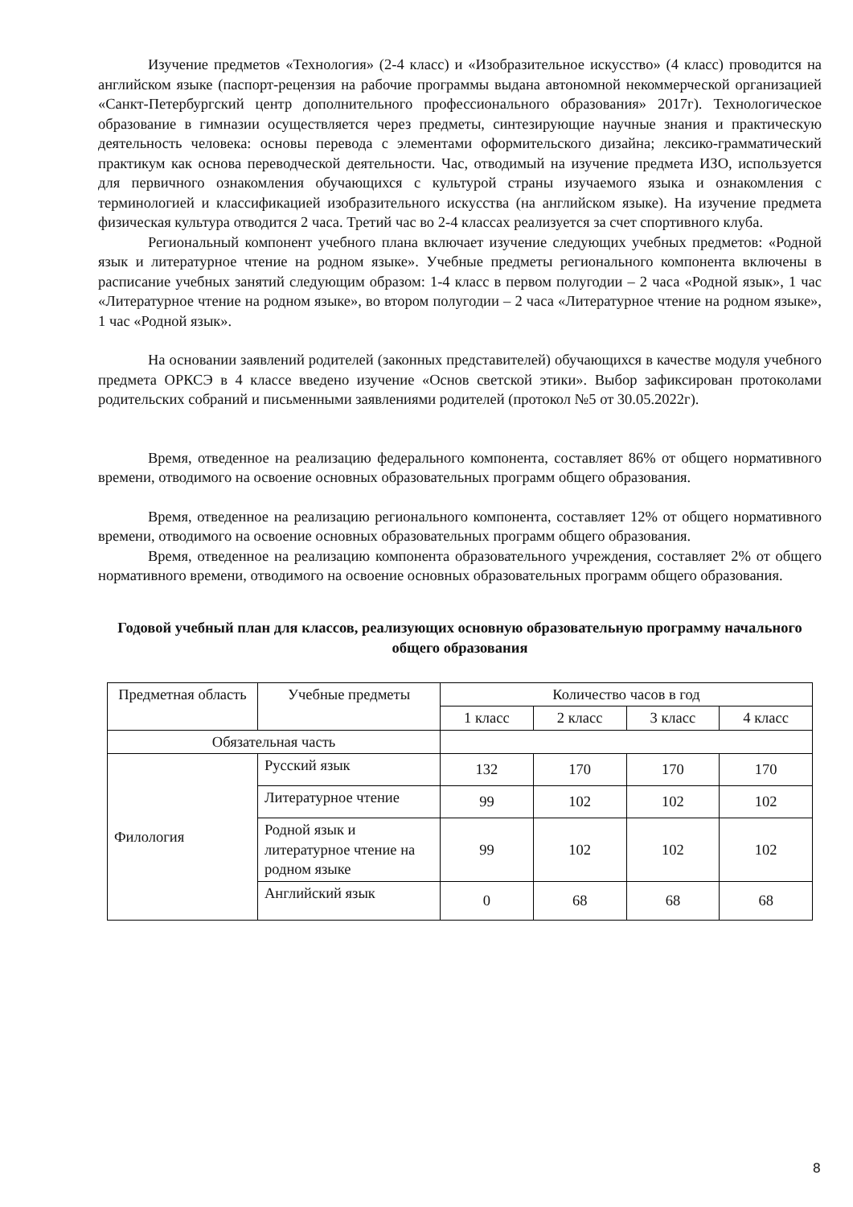Изучение предметов «Технология» (2-4 класс) и «Изобразительное искусство» (4 класс) проводится на английском языке (паспорт-рецензия на рабочие программы выдана автономной некоммерческой организацией «Санкт-Петербургский центр дополнительного профессионального образования» 2017г). Технологическое образование в гимназии осуществляется через предметы, синтезирующие научные знания и практическую деятельность человека: основы перевода с элементами оформительского дизайна; лексико-грамматический практикум как основа переводческой деятельности. Час, отводимый на изучение предмета ИЗО, используется для первичного ознакомления обучающихся с культурой страны изучаемого языка и ознакомления с терминологией и классификацией изобразительного искусства (на английском языке). На изучение предмета физическая культура отводится 2 часа. Третий час во 2-4 классах реализуется за счет спортивного клуба.
Региональный компонент учебного плана включает изучение следующих учебных предметов: «Родной язык и литературное чтение на родном языке». Учебные предметы регионального компонента включены в расписание учебных занятий следующим образом: 1-4 класс в первом полугодии – 2 часа «Родной язык», 1 час «Литературное чтение на родном языке», во втором полугодии – 2 часа «Литературное чтение на родном языке», 1 час «Родной язык».
На основании заявлений родителей (законных представителей) обучающихся в качестве модуля учебного предмета ОРКСЭ в 4 классе введено изучение «Основ светской этики». Выбор зафиксирован протоколами родительских собраний и письменными заявлениями родителей (протокол №5 от 30.05.2022г).
Время, отведенное на реализацию федерального компонента, составляет 86% от общего нормативного времени, отводимого на освоение основных образовательных программ общего образования.
Время, отведенное на реализацию регионального компонента, составляет 12% от общего нормативного времени, отводимого на освоение основных образовательных программ общего образования.
Время, отведенное на реализацию компонента образовательного учреждения, составляет 2% от общего нормативного времени, отводимого на освоение основных образовательных программ общего образования.
Годовой учебный план для классов, реализующих основную образовательную программу начального общего образования
| Предметная область | Учебные предметы | Количество часов в год | | | |
| | | 1 класс | 2 класс | 3 класс | 4 класс |
| Обязательная часть | | | | | |
| Филология | Русский язык | 132 | 170 | 170 | 170 |
| | Литературное чтение | 99 | 102 | 102 | 102 |
| | Родной язык и литературное чтение на родном языке | 99 | 102 | 102 | 102 |
| | Английский язык | 0 | 68 | 68 | 68 |
8